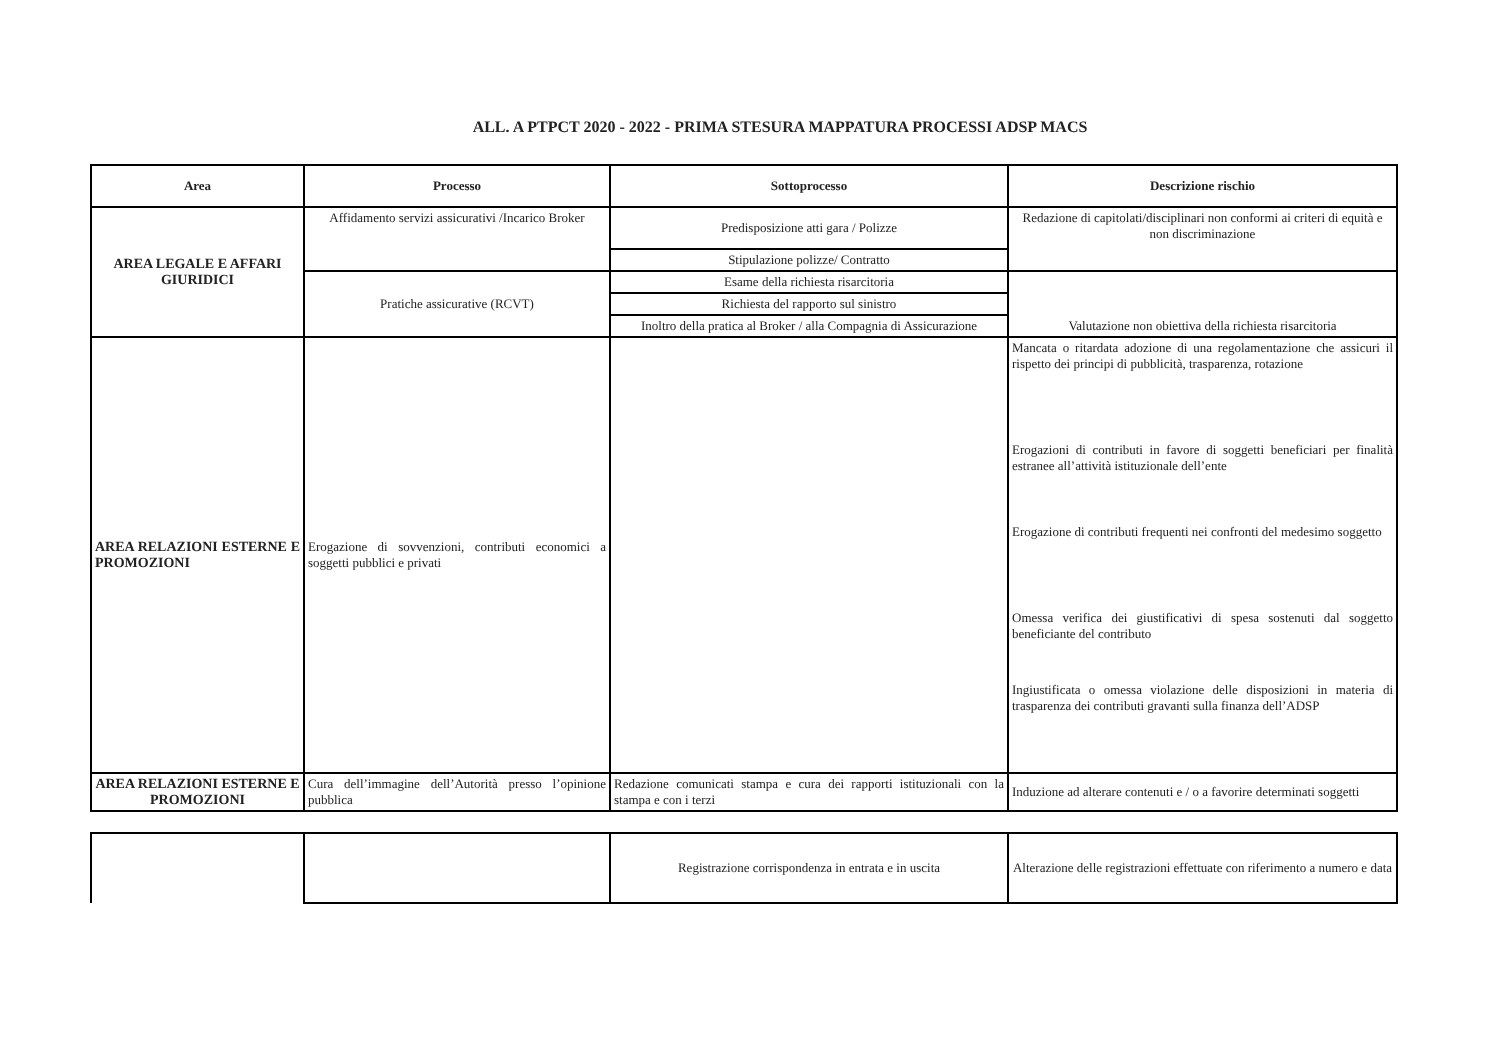ALL. A PTPCT 2020 - 2022 - PRIMA STESURA MAPPATURA PROCESSI ADSP MACS
| Area | Processo | Sottoprocesso | Descrizione rischio |
| --- | --- | --- | --- |
| AREA LEGALE E AFFARI GIURIDICI | Affidamento servizi assicurativi /Incarico Broker | Predisposizione atti gara / Polizze | Redazione di capitolati/disciplinari non conformi ai criteri di equità e non discriminazione |
| | | Stipulazione polizze/ Contratto | |
| | Pratiche assicurative (RCVT) | Esame della richiesta risarcitoria | Valutazione non obiettiva della richiesta risarcitoria |
| | | Richiesta del rapporto sul sinistro | |
| | | Inoltro della pratica al Broker / alla Compagnia di Assicurazione | |
| AREA RELAZIONI ESTERNE E PROMOZIONI | Erogazione di sovvenzioni, contributi economici a soggetti pubblici e privati | | Mancata o ritardata adozione di una regolamentazione che assicuri il rispetto dei principi di pubblicità, trasparenza, rotazione Erogazioni di contributi in favore di soggetti beneficiari per finalità estranee all’attività istituzionale dell’ente Erogazione di contributi frequenti nei confronti del medesimo soggetto Omessa verifica dei giustificativi di spesa sostenuti dal soggetto beneficiante del contributo Ingiustificata o omessa violazione delle disposizioni in materia di trasparenza dei contributi gravanti sulla finanza dell’ADSP |
| AREA RELAZIONI ESTERNE E PROMOZIONI | Cura dell’immagine dell’Autorità presso l’opinione pubblica | Redazione comunicati stampa e cura dei rapporti istituzionali con la stampa e con i terzi | Induzione ad alterare contenuti e / o a favorire determinati soggetti |
| | | Registrazione corrispondenza in entrata e in uscita | Alterazione delle registrazioni effettuate con riferimento a numero e data |